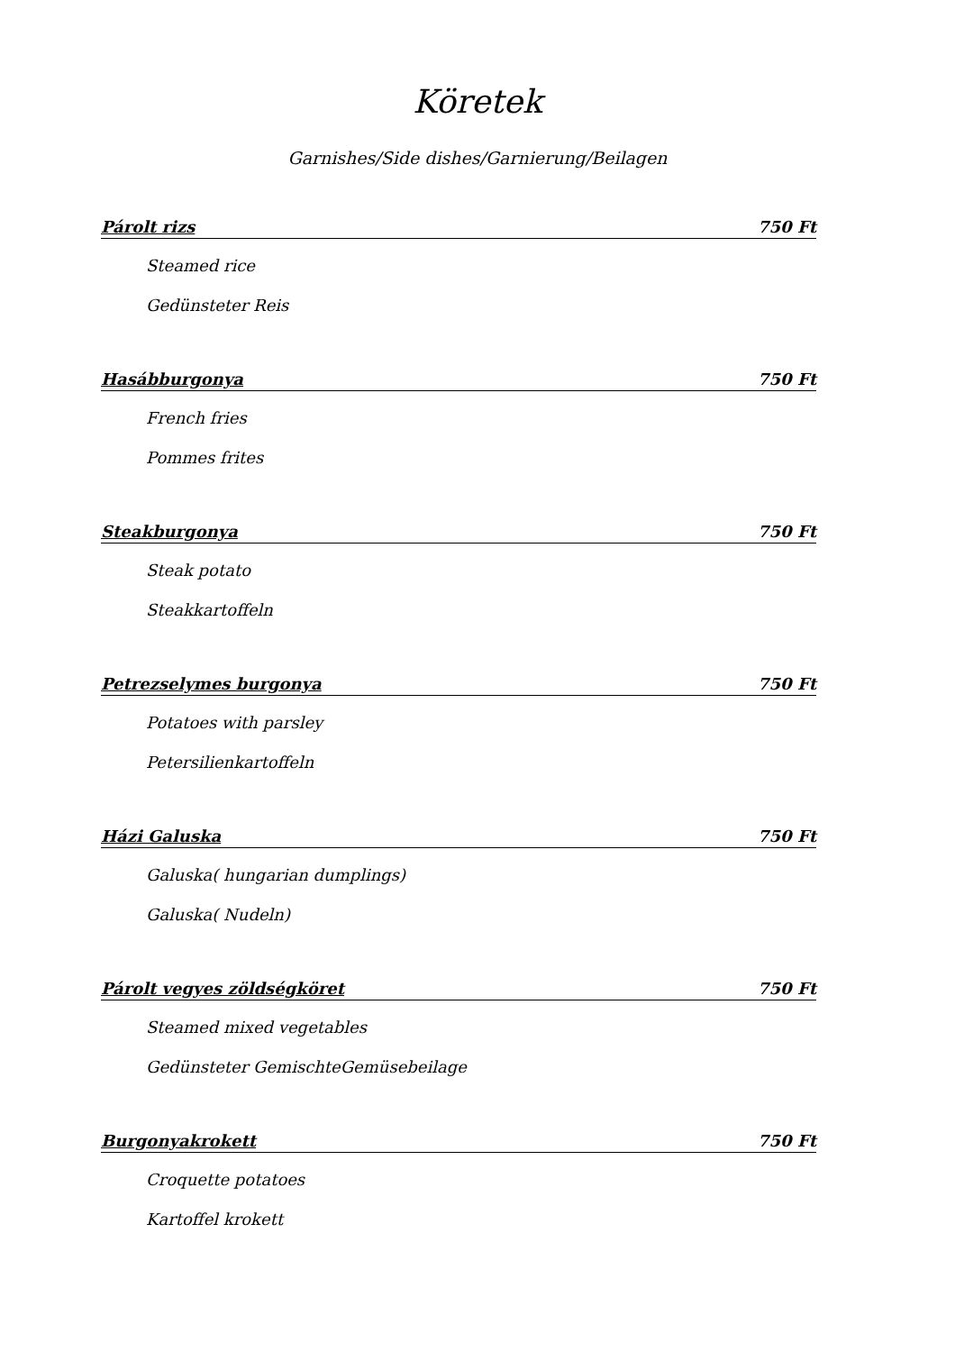Köretek
Garnishes/Side dishes/Garnierung/Beilagen
Párolt rizs 750 Ft
Steamed rice
Gedünsteter Reis
Hasábburgonya 750 Ft
French fries
Pommes frites
Steakburgonya 750 Ft
Steak potato
Steakkartoffeln
Petrezselymes burgonya 750 Ft
Potatoes with parsley
Petersilienkartoffeln
Házi Galuska 750 Ft
Galuska( hungarian dumplings)
Galuska( Nudeln)
Párolt vegyes zöldségköret 750 Ft
Steamed mixed vegetables
Gedünsteter GemischteGemüsebeilage
Burgonyakrokett 750 Ft
Croquette potatoes
Kartoffel krokett